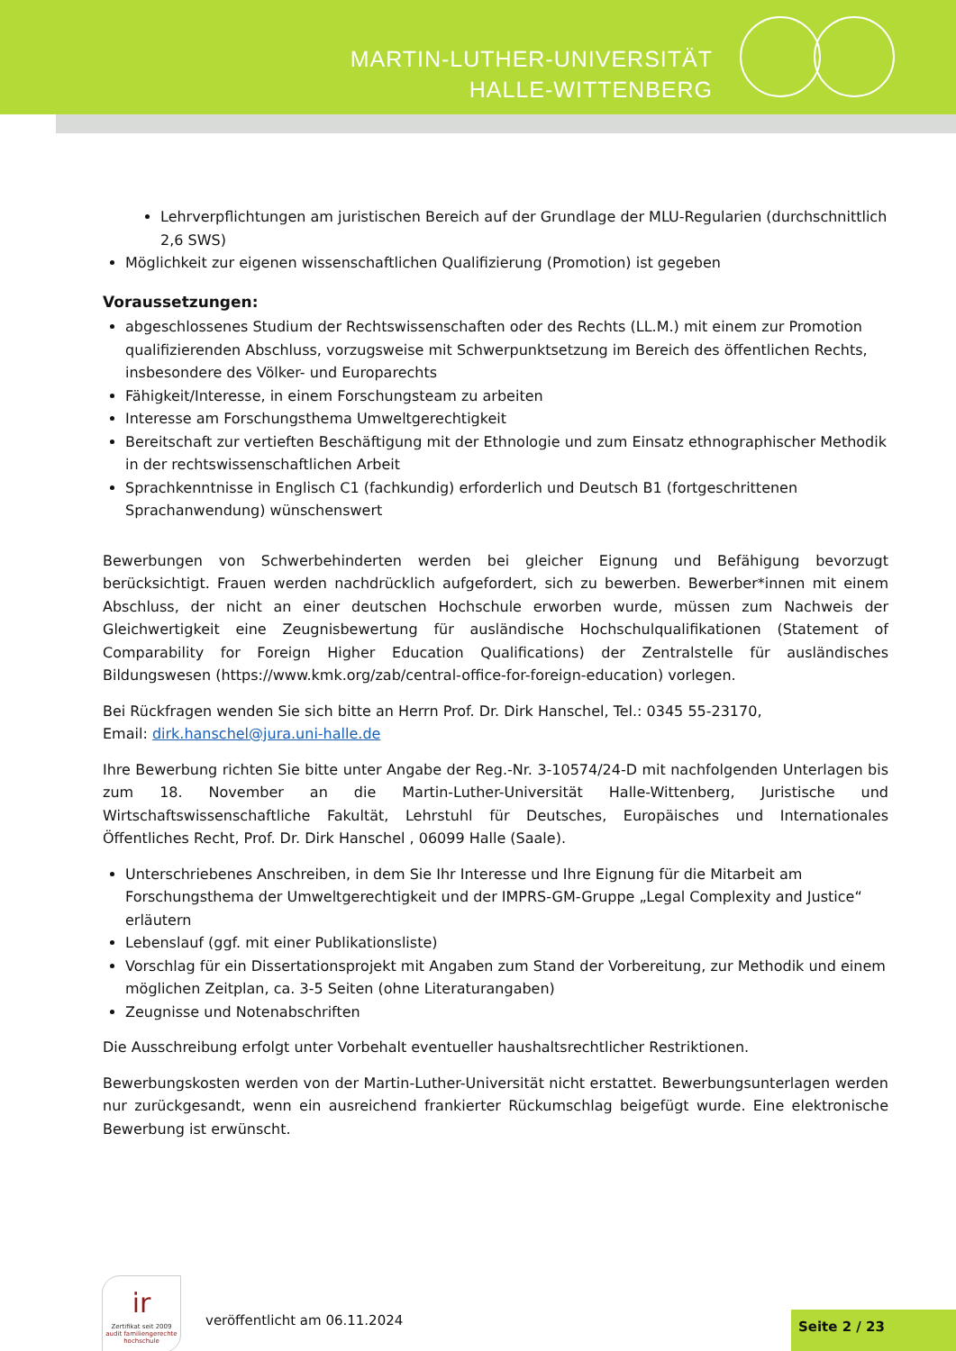MARTIN-LUTHER-UNIVERSITÄT
HALLE-WITTENBERG
Lehrverpflichtungen am juristischen Bereich auf der Grundlage der MLU-Regularien (durchschnittlich 2,6 SWS)
Möglichkeit zur eigenen wissenschaftlichen Qualifizierung (Promotion) ist gegeben
Voraussetzungen:
abgeschlossenes Studium der Rechtswissenschaften oder des Rechts (LL.M.) mit einem zur Promotion qualifizierenden Abschluss, vorzugsweise mit Schwerpunktsetzung im Bereich des öffentlichen Rechts, insbesondere des Völker- und Europarechts
Fähigkeit/Interesse, in einem Forschungsteam zu arbeiten
Interesse am Forschungsthema Umweltgerechtigkeit
Bereitschaft zur vertieften Beschäftigung mit der Ethnologie und zum Einsatz ethnographischer Methodik in der rechtswissenschaftlichen Arbeit
Sprachkenntnisse in Englisch C1 (fachkundig) erforderlich und Deutsch B1 (fortgeschrittenen Sprachanwendung) wünschenswert
Bewerbungen von Schwerbehinderten werden bei gleicher Eignung und Befähigung bevorzugt berücksichtigt. Frauen werden nachdrücklich aufgefordert, sich zu bewerben. Bewerber*innen mit einem Abschluss, der nicht an einer deutschen Hochschule erworben wurde, müssen zum Nachweis der Gleichwertigkeit eine Zeugnisbewertung für ausländische Hochschulqualifikationen (Statement of Comparability for Foreign Higher Education Qualifications) der Zentralstelle für ausländisches Bildungswesen (https://www.kmk.org/zab/central-office-for-foreign-education) vorlegen.
Bei Rückfragen wenden Sie sich bitte an Herrn Prof. Dr. Dirk Hanschel, Tel.: 0345 55-23170,
Email: dirk.hanschel@jura.uni-halle.de
Ihre Bewerbung richten Sie bitte unter Angabe der Reg.-Nr. 3-10574/24-D mit nachfolgenden Unterlagen bis zum 18. November an die Martin-Luther-Universität Halle-Wittenberg, Juristische und Wirtschaftswissenschaftliche Fakultät, Lehrstuhl für Deutsches, Europäisches und Internationales Öffentliches Recht, Prof. Dr. Dirk Hanschel , 06099 Halle (Saale).
Unterschriebenes Anschreiben, in dem Sie Ihr Interesse und Ihre Eignung für die Mitarbeit am Forschungsthema der Umweltgerechtigkeit und der IMPRS-GM-Gruppe „Legal Complexity and Justice“ erläutern
Lebenslauf (ggf. mit einer Publikationsliste)
Vorschlag für ein Dissertationsprojekt mit Angaben zum Stand der Vorbereitung, zur Methodik und einem möglichen Zeitplan, ca. 3-5 Seiten (ohne Literaturangaben)
Zeugnisse und Notenabschriften
Die Ausschreibung erfolgt unter Vorbehalt eventueller haushaltsrechtlicher Restriktionen.
Bewerbungskosten werden von der Martin-Luther-Universität nicht erstattet. Bewerbungsunterlagen werden nur zurückgesandt, wenn ein ausreichend frankierter Rückumschlag beigefügt wurde. Eine elektronische Bewerbung ist erwünscht.
ı̇r
Zertifikat seit 2009
audit familiengerechte hochschule
veröffentlicht am 06.11.2024 Seite 2 / 23